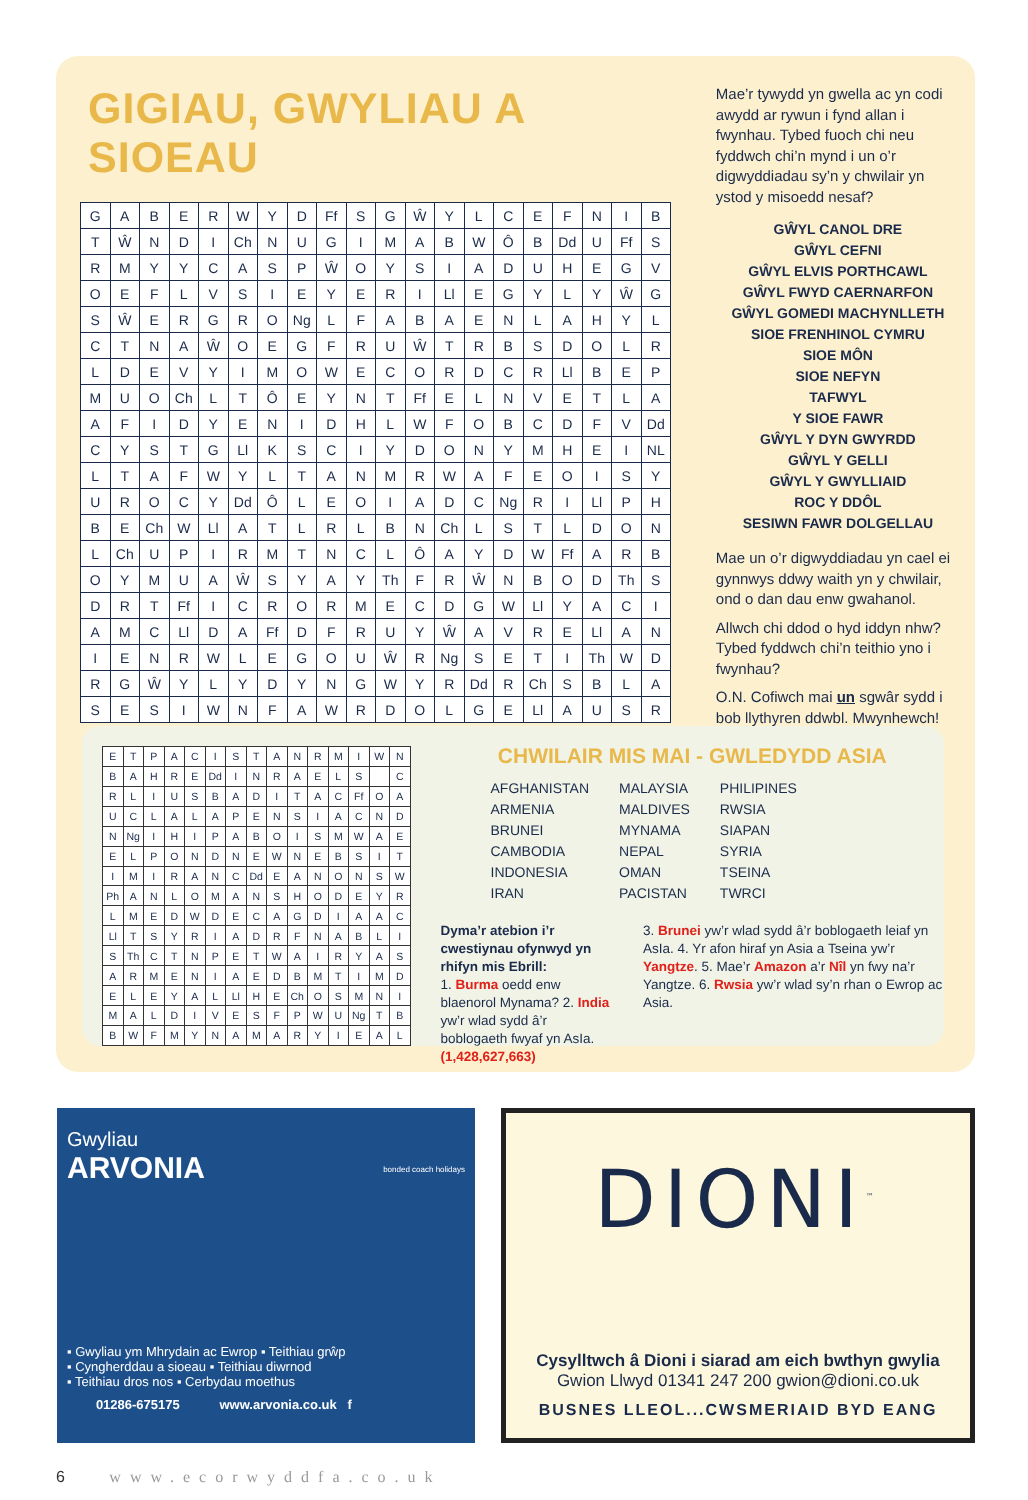GIGIAU, GWYLIAU A SIOEAU
| G | A | B | E | R | W | Y | D | Ff | S | G | Ŵ | Y | L | C | E | F | N | I | B |
| T | Ŵ | N | D | I | Ch | N | U | G | I | M | A | B | W | Ô | B | Dd | U | Ff | S |
| R | M | Y | Y | C | A | S | P | Ŵ | O | Y | S | I | A | D | U | H | E | G | V |
| O | E | F | L | V | S | I | E | Y | E | R | I | Ll | E | G | Y | L | Y | Ŵ | G |
| S | Ŵ | E | R | G | R | O | Ng | L | F | A | B | A | E | N | L | A | H | Y | L |
| C | T | N | A | Ŵ | O | E | G | F | R | U | Ŵ | T | R | B | S | D | O | L | R |
| L | D | E | V | Y | I | M | O | W | E | C | O | R | D | C | R | Ll | B | E | P |
| M | U | O | Ch | L | T | Ô | E | Y | N | T | Ff | E | L | N | V | E | T | L | A |
| A | F | I | D | Y | E | N | I | D | H | L | W | F | O | B | C | D | F | V | Dd |
| C | Y | S | T | G | Ll | K | S | C | I | Y | D | O | N | Y | M | H | E | I | NL |
| L | T | A | F | W | Y | L | T | A | N | M | R | W | A | F | E | O | I | S | Y |
| U | R | O | C | Y | Dd | Ô | L | E | O | I | A | D | C | Ng | R | I | Ll | P | H |
| B | E | Ch | W | Ll | A | T | L | R | L | B | N | Ch | L | S | T | L | D | O | N |
| L | Ch | U | P | I | R | M | T | N | C | L | Ô | A | Y | D | W | Ff | A | R | B |
| O | Y | M | U | A | Ŵ | S | Y | A | Y | Th | F | R | Ŵ | N | B | O | D | Th | S |
| D | R | T | Ff | I | C | R | O | R | M | E | C | D | G | W | Ll | Y | A | C | I |
| A | M | C | Ll | D | A | Ff | D | F | R | U | Y | Ŵ | A | V | R | E | Ll | A | N |
| I | E | N | R | W | L | E | G | O | U | Ŵ | R | Ng | S | E | T | I | Th | W | D |
| R | G | Ŵ | Y | L | Y | D | Y | N | G | W | Y | R | Dd | R | Ch | S | B | L | A |
| S | E | S | I | W | N | F | A | W | R | D | O | L | G | E | Ll | A | U | S | R |
Mae’r tywydd yn gwella ac yn codi awydd ar rywun i fynd allan i fwynhau. Tybed fuoch chi neu fyddwch chi’n mynd i un o’r digwyddiadau sy’n y chwilair yn ystod y misoedd nesaf?
GŴYL CANOL DRE
GŴYL CEFNI
GŴYL ELVIS PORTHCAWL
GŴYL FWYD CAERNARFON
GŴYL GOMEDI MACHYNLLETH
SIOE FRENHINOL CYMRU
SIOE MÔN
SIOE NEFYN
TAFWYL
Y SIOE FAWR
GŴYL Y DYN GWYRDD
GŴYL Y GELLI
GŴYL Y GWYLLIAID
ROC Y DDÔL
SESIWN FAWR DOLGELLAU
Mae un o’r digwyddiadau yn cael ei gynnwys ddwy waith yn y chwilair, ond o dan dau enw gwahanol.
Allwch chi ddod o hyd iddyn nhw? Tybed fyddwch chi’n teithio yno i fwynhau?
O.N. Cofiwch mai un sgwâr sydd i bob llythyren ddwbl. Mwynhewch!
| E | T | P | A | C | I | S | T | A | N | R | M | I | W | N |
| B | A | H | R | E | Dd | I | N | R | A | E | L | S | | C |
| R | L | I | U | S | B | A | D | I | T | A | C | Ff | O | A |
| U | C | L | A | L | A | P | E | N | S | I | A | C | N | D |
| N | Ng | I | H | I | P | A | B | O | I | S | M | W | A | E |
| E | L | P | O | N | D | N | E | W | N | E | B | S | I | T |
| I | M | I | R | A | N | C | Dd | E | A | N | O | N | S | W |
| Ph | A | N | L | O | M | A | N | S | H | O | D | E | Y | R |
| L | M | E | D | W | D | E | C | A | G | D | I | A | A | C |
| Ll | T | S | Y | R | I | A | D | R | F | N | A | B | L | I |
| S | Th | C | T | N | P | E | T | W | A | I | R | Y | A | S |
| A | R | M | E | N | I | A | E | D | B | M | T | I | M | D |
| E | L | E | Y | A | L | Ll | H | E | Ch | O | S | M | N | I |
| M | A | L | D | I | V | E | S | F | P | W | U | Ng | T | B |
| B | W | F | M | Y | N | A | M | A | R | Y | I | E | A | L |
CHWILAIR MIS MAI - GWLEDYDD ASIA
AFGHANISTAN
ARMENIA
BRUNEI
CAMBODIA
INDONESIA
IRAN
MALAYSIA
MALDIVES
MYNAMA
NEPAL
OMAN
PACISTAN
PHILIPINES
RWSIA
SIAPAN
SYRIA
TSEINA
TWRCI
Dyma’r atebion i’r cwestiynau ofynwyd yn rhifyn mis Ebrill:
1. Burma oedd enw blaenorol Mynama? 2. India yw’r wlad sydd â’r boblogaeth fwyaf yn AsIa. (1,428,627,663)
3. Brunei yw’r wlad sydd â’r boblogaeth leiaf yn AsIa. 4. Yr afon hiraf yn Asia a Tseina yw’r Yangtze. 5. Mae’r Amazon a’r Nîl yn fwy na’r Yangtze. 6. Rwsia yw’r wlad sy’n rhan o Ewrop ac Asia.
Gwyliau
ARVONIA
bonded coach holidays
▪ Gwyliau ym Mhrydain ac Ewrop ▪ Teithiau grŵp
▪ Cyngherddau a sioeau ▪ Teithiau diwrnod
▪ Teithiau dros nos ▪ Cerbydau moethus
01286-675175 www.arvonia.co.uk f
DIONI<sup>™</sup>
Cysylltwch â Dioni i siarad am eich bwthyn gwylia
Gwion Llwyd 01341 247 200 gwion@dioni.co.uk
BUSNES LLEOL...CWSMERIAID BYD EANG
6 www.ecorwyddfa.co.uk